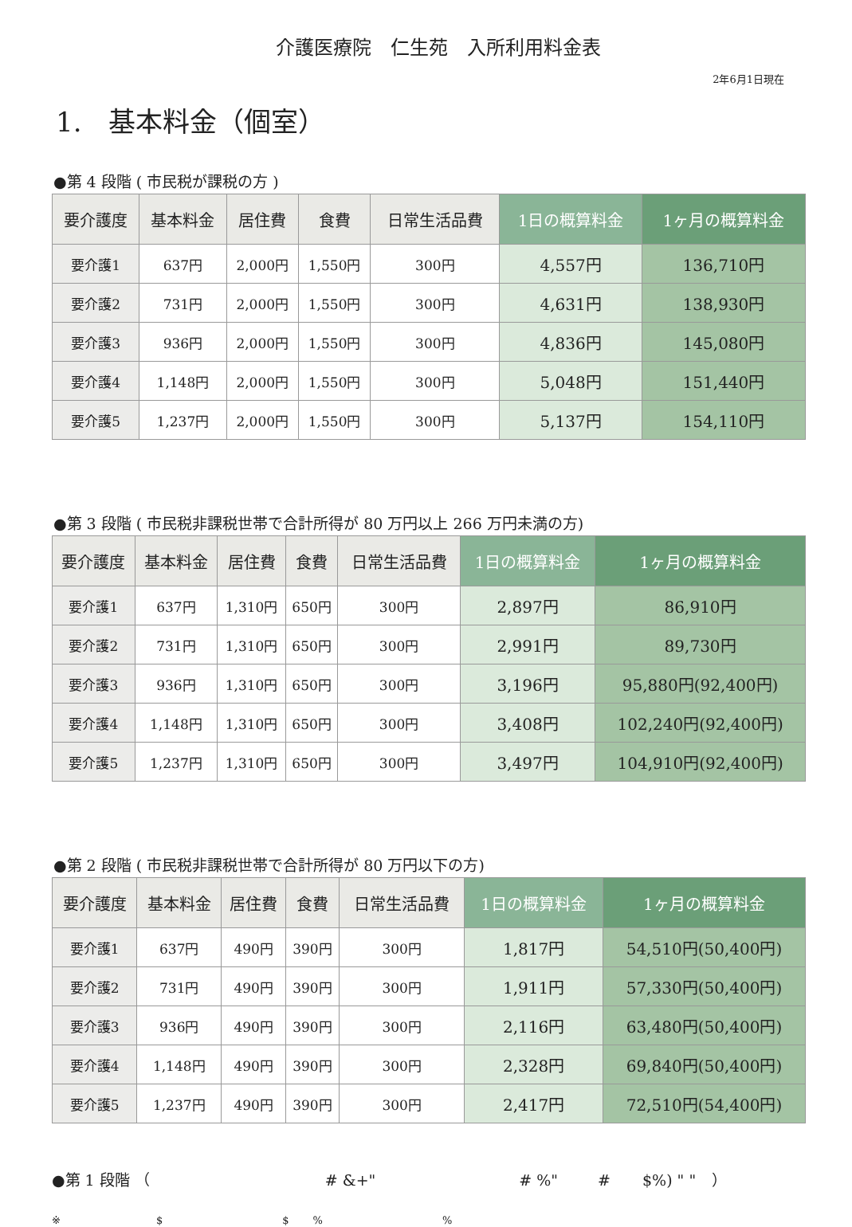介護医療院　仁生苑　入所利用料金表
2年6月1日現在
1.　基本料金（個室）
●第 4 段階 ( 市民税が課税の方 )
| 要介護度 | 基本料金 | 居住費 | 食費 | 日常生活品費 | 1日の概算料金 | 1ヶ月の概算料金 |
| --- | --- | --- | --- | --- | --- | --- |
| 要介護1 | 637円 | 2,000円 | 1,550円 | 300円 | 4,557円 | 136,710円 |
| 要介護2 | 731円 | 2,000円 | 1,550円 | 300円 | 4,631円 | 138,930円 |
| 要介護3 | 936円 | 2,000円 | 1,550円 | 300円 | 4,836円 | 145,080円 |
| 要介護4 | 1,148円 | 2,000円 | 1,550円 | 300円 | 5,048円 | 151,440円 |
| 要介護5 | 1,237円 | 2,000円 | 1,550円 | 300円 | 5,137円 | 154,110円 |
●第 3 段階 ( 市民税非課税世帯で合計所得が 80 万円以上 266 万円未満の方)
| 要介護度 | 基本料金 | 居住費 | 食費 | 日常生活品費 | 1日の概算料金 | 1ヶ月の概算料金 |
| --- | --- | --- | --- | --- | --- | --- |
| 要介護1 | 637円 | 1,310円 | 650円 | 300円 | 2,897円 | 86,910円 |
| 要介護2 | 731円 | 1,310円 | 650円 | 300円 | 2,991円 | 89,730円 |
| 要介護3 | 936円 | 1,310円 | 650円 | 300円 | 3,196円 | 95,880円(92,400円) |
| 要介護4 | 1,148円 | 1,310円 | 650円 | 300円 | 3,408円 | 102,240円(92,400円) |
| 要介護5 | 1,237円 | 1,310円 | 650円 | 300円 | 3,497円 | 104,910円(92,400円) |
●第 2 段階 ( 市民税非課税世帯で合計所得が 80 万円以下の方)
| 要介護度 | 基本料金 | 居住費 | 食費 | 日常生活品費 | 1日の概算料金 | 1ヶ月の概算料金 |
| --- | --- | --- | --- | --- | --- | --- |
| 要介護1 | 637円 | 490円 | 390円 | 300円 | 1,817円 | 54,510円(50,400円) |
| 要介護2 | 731円 | 490円 | 390円 | 300円 | 1,911円 | 57,330円(50,400円) |
| 要介護3 | 936円 | 490円 | 390円 | 300円 | 2,116円 | 63,480円(50,400円) |
| 要介護4 | 1,148円 | 490円 | 390円 | 300円 | 2,328円 | 69,840円(50,400円) |
| 要介護5 | 1,237円 | 490円 | 390円 | 300円 | 2,417円 | 72,510円(54,400円) |
●第 1 段階 （ # &+" # %" # $%) " " ）
※ $ $%%